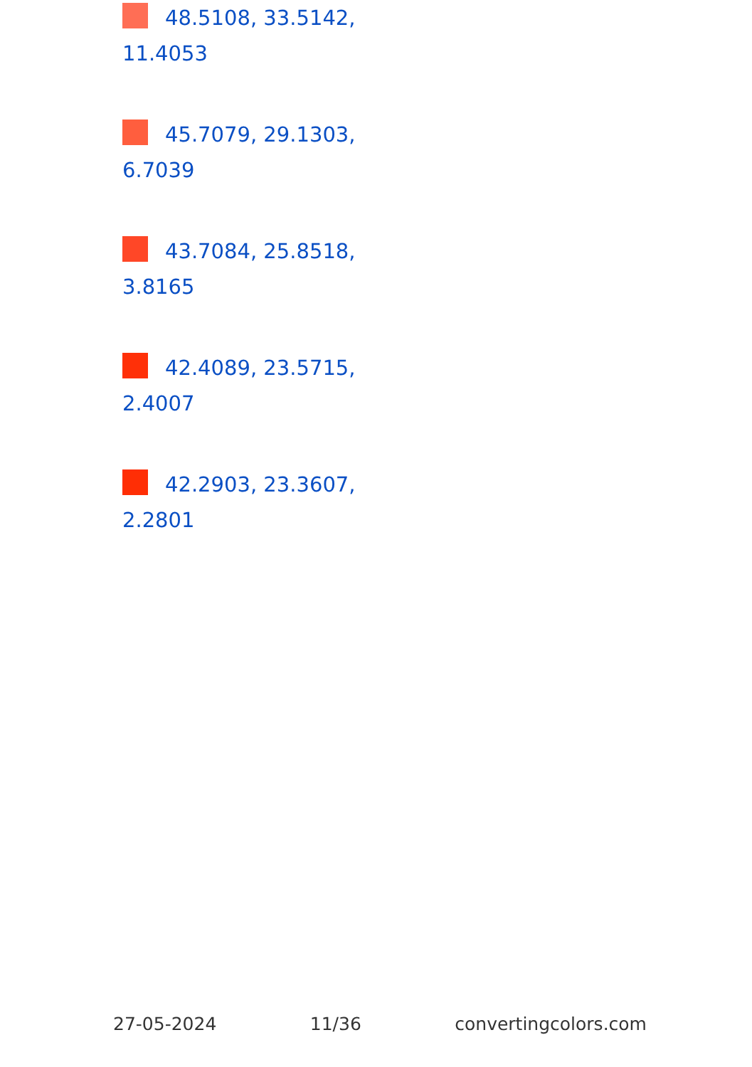48.5108, 33.5142, 11.4053
45.7079, 29.1303, 6.7039
43.7084, 25.8518, 3.8165
42.4089, 23.5715, 2.4007
42.2903, 23.3607, 2.2801
27-05-2024 11/36 convertingcolors.com